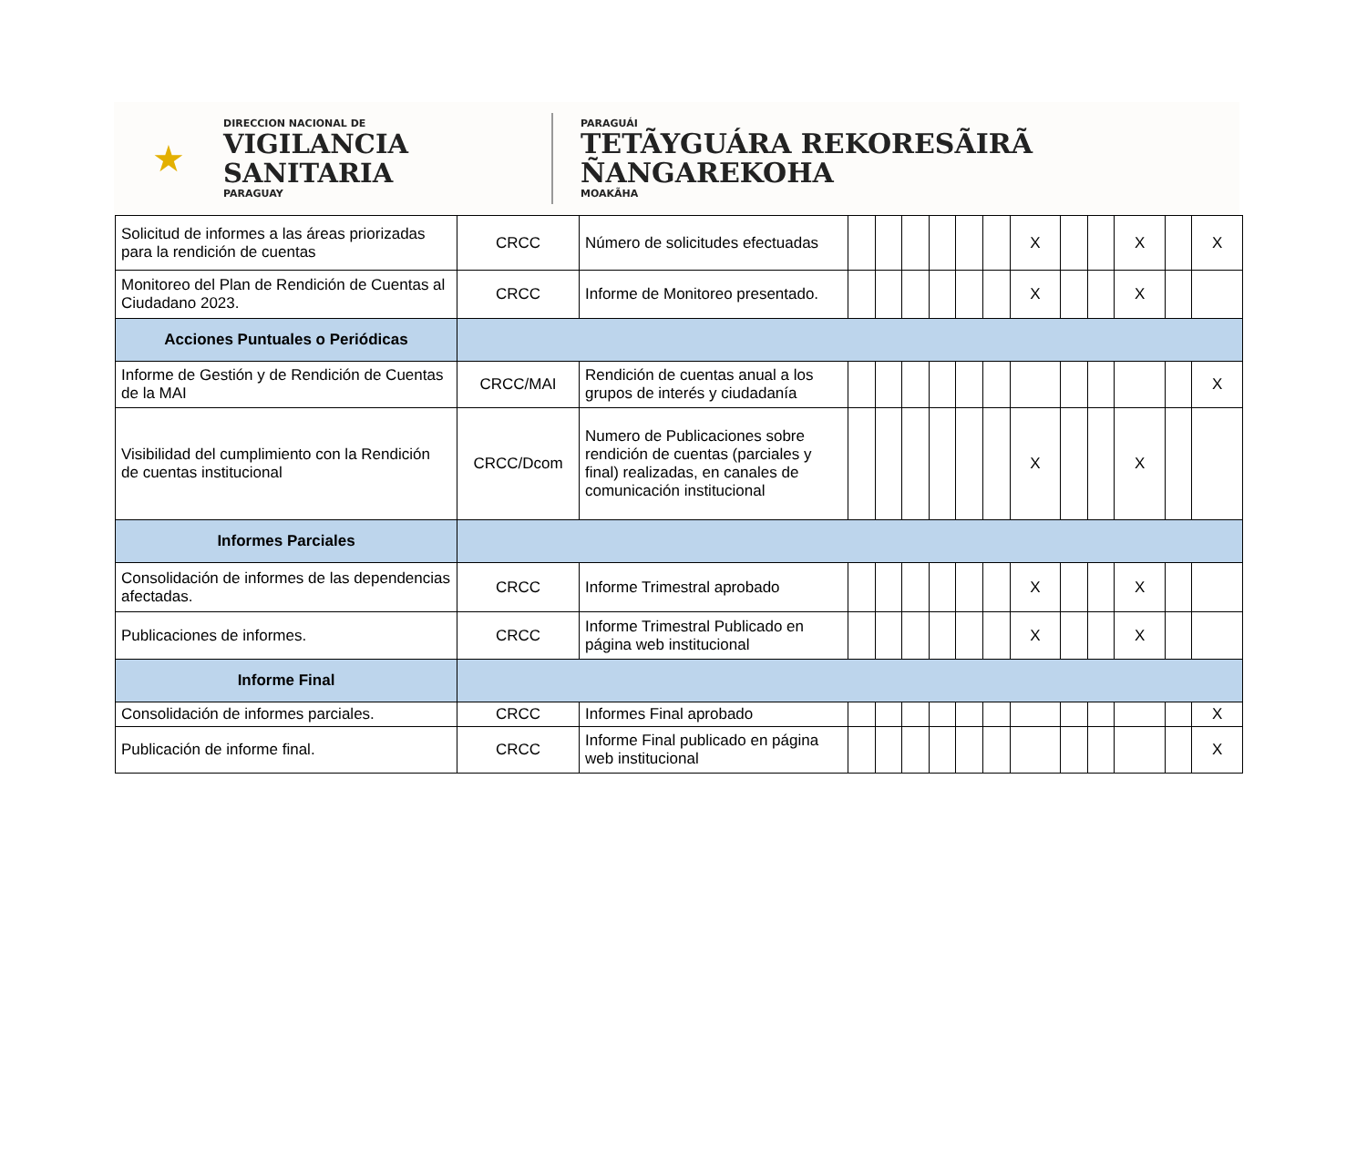★
DIRECCION NACIONAL DE
VIGILANCIA
SANITARIA
PARAGUAY
PARAGUÁI
TETÃYGUÁRA REKORESÃIRÃ
ÑANGAREKOHA
MOAKÃHA
| Solicitud de informes a las áreas priorizadas para la rendición de cuentas | CRCC | Número de solicitudes efectuadas | | | | | | | X | | | X | | X |
| Monitoreo del Plan de Rendición de Cuentas al Ciudadano 2023. | CRCC | Informe de Monitoreo presentado. | | | | | | | X | | | X | | |
| Acciones Puntuales o Periódicas | | | | | | | | | | | | | | |
| Informe de Gestión y de Rendición de Cuentas de la MAI | CRCC/MAI | Rendición de cuentas anual a los grupos de interés y ciudadanía | | | | | | | | | | | | X |
| Visibilidad del cumplimiento con la Rendición de cuentas institucional | CRCC/Dcom | Numero de Publicaciones sobre rendición de cuentas (parciales y final) realizadas, en canales de comunicación institucional | | | | | | | X | | | X | | |
| Informes Parciales | | | | | | | | | | | | | | |
| Consolidación de informes de las dependencias afectadas. | CRCC | Informe Trimestral aprobado | | | | | | | X | | | X | | |
| Publicaciones de informes. | CRCC | Informe Trimestral Publicado en página web institucional | | | | | | | X | | | X | | |
| Informe Final | | | | | | | | | | | | | | |
| Consolidación de informes parciales. | CRCC | Informes Final aprobado | | | | | | | | | | | | X |
| Publicación de informe final. | CRCC | Informe Final publicado en página web institucional | | | | | | | | | | | | X |